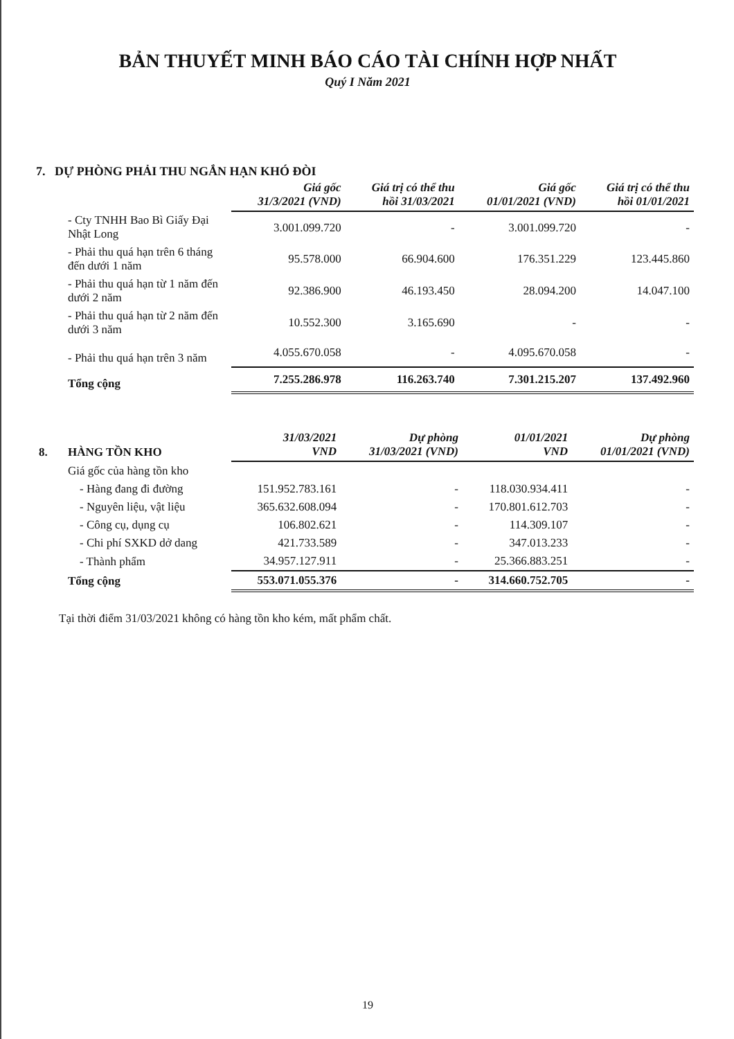BẢN THUYẾT MINH BÁO CÁO TÀI CHÍNH HỢP NHẤT
Quý I Năm 2021
7. DỰ PHÒNG PHẢI THU NGẮN HẠN KHÓ ĐÒI
| | | Giá gốc 31/3/2021 (VND) | Giá trị có thể thu hồi 31/03/2021 | Giá gốc 01/01/2021 (VND) | Giá trị có thể thu hồi 01/01/2021 |
| | - Cty TNHH Bao Bì Giấy Đại Nhật Long | 3.001.099.720 | - | 3.001.099.720 | - |
| | - Phải thu quá hạn trên 6 tháng đến dưới 1 năm | 95.578.000 | 66.904.600 | 176.351.229 | 123.445.860 |
| | - Phải thu quá hạn từ 1 năm đến dưới 2 năm | 92.386.900 | 46.193.450 | 28.094.200 | 14.047.100 |
| | - Phải thu quá hạn từ 2 năm đến dưới 3 năm | 10.552.300 | 3.165.690 | - | - |
| | - Phải thu quá hạn trên 3 năm | 4.055.670.058 | - | 4.095.670.058 | - |
| | Tổng cộng | 7.255.286.978 | 116.263.740 | 7.301.215.207 | 137.492.960 |
| 8. | HÀNG TỒN KHO | 31/03/2021 VND | Dự phòng 31/03/2021 (VND) | 01/01/2021 VND | Dự phòng 01/01/2021 (VND) |
| | Giá gốc của hàng tồn kho | | | | |
| | - Hàng đang đi đường | 151.952.783.161 | - | 118.030.934.411 | - |
| | - Nguyên liệu, vật liệu | 365.632.608.094 | - | 170.801.612.703 | - |
| | - Công cụ, dụng cụ | 106.802.621 | - | 114.309.107 | - |
| | - Chi phí SXKD dở dang | 421.733.589 | - | 347.013.233 | - |
| | - Thành phẩm | 34.957.127.911 | - | 25.366.883.251 | - |
| | Tổng cộng | 553.071.055.376 | - | 314.660.752.705 | - |
Tại thời điểm 31/03/2021 không có hàng tồn kho kém, mất phẩm chất.
19